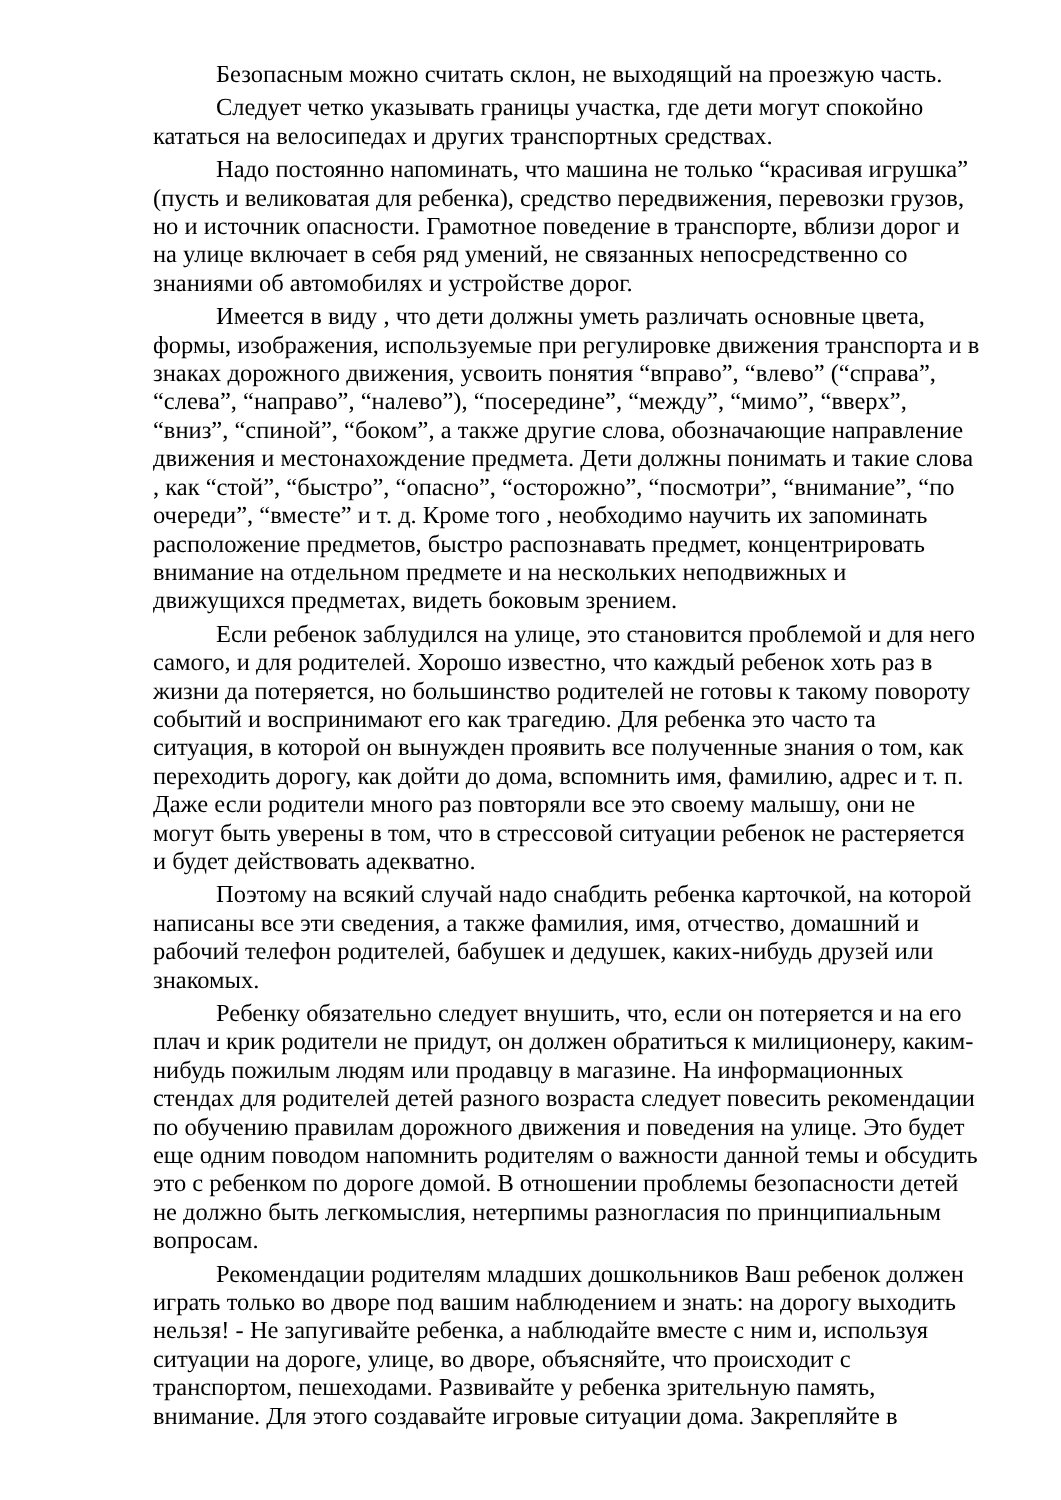Безопасным можно считать склон, не выходящий на проезжую часть.
Следует четко указывать границы участка, где дети могут спокойно кататься на велосипедах и других транспортных средствах.
Надо постоянно напоминать, что машина не только “красивая игрушка” (пусть и великоватая для ребенка), средство передвижения, перевозки грузов, но и источник опасности. Грамотное поведение в транспорте, вблизи дорог и на улице включает в себя ряд умений, не связанных непосредственно со знаниями об автомобилях и устройстве дорог.
Имеется в виду , что дети должны уметь различать основные цвета, формы, изображения, используемые при регулировке движения транспорта и в знаках дорожного движения, усвоить понятия “вправо”, “влево” (“справа”, “слева”, “направо”, “налево”), “посередине”, “между”, “мимо”, “вверх”, “вниз”, “спиной”, “боком”, а также другие слова, обозначающие направление движения и местонахождение предмета. Дети должны понимать и такие слова , как “стой”, “быстро”, “опасно”, “осторожно”, “посмотри”, “внимание”, “по очереди”, “вместе” и т. д. Кроме того , необходимо научить их запоминать расположение предметов, быстро распознавать предмет, концентрировать внимание на отдельном предмете и на нескольких неподвижных и движущихся предметах, видеть боковым зрением.
Если ребенок заблудился на улице, это становится проблемой и для него самого, и для родителей. Хорошо известно, что каждый ребенок хоть раз в жизни да потеряется, но большинство родителей не готовы к такому повороту событий и воспринимают его как трагедию. Для ребенка это часто та ситуация, в которой он вынужден проявить все полученные знания о том, как переходить дорогу, как дойти до дома, вспомнить имя, фамилию, адрес и т. п. Даже если родители много раз повторяли все это своему малышу, они не могут быть уверены в том, что в стрессовой ситуации ребенок не растеряется и будет действовать адекватно.
Поэтому на всякий случай надо снабдить ребенка карточкой, на которой написаны все эти сведения, а также фамилия, имя, отчество, домашний и рабочий телефон родителей, бабушек и дедушек, каких-нибудь друзей или знакомых.
Ребенку обязательно следует внушить, что, если он потеряется и на его плач и крик родители не придут, он должен обратиться к милиционеру, каким-нибудь пожилым людям или продавцу в магазине. На информационных стендах для родителей детей разного возраста следует повесить рекомендации по обучению правилам дорожного движения и поведения на улице. Это будет еще одним поводом напомнить родителям о важности данной темы и обсудить это с ребенком по дороге домой. В отношении проблемы безопасности детей не должно быть легкомыслия, нетерпимы разногласия по принципиальным вопросам.
Рекомендации родителям младших дошкольников Ваш ребенок должен играть только во дворе под вашим наблюдением и знать: на дорогу выходить нельзя! - Не запугивайте ребенка, а наблюдайте вместе с ним и, используя ситуации на дороге, улице, во дворе, объясняйте, что происходит с транспортом, пешеходами. Развивайте у ребенка зрительную память, внимание. Для этого создавайте игровые ситуации дома. Закрепляйте в